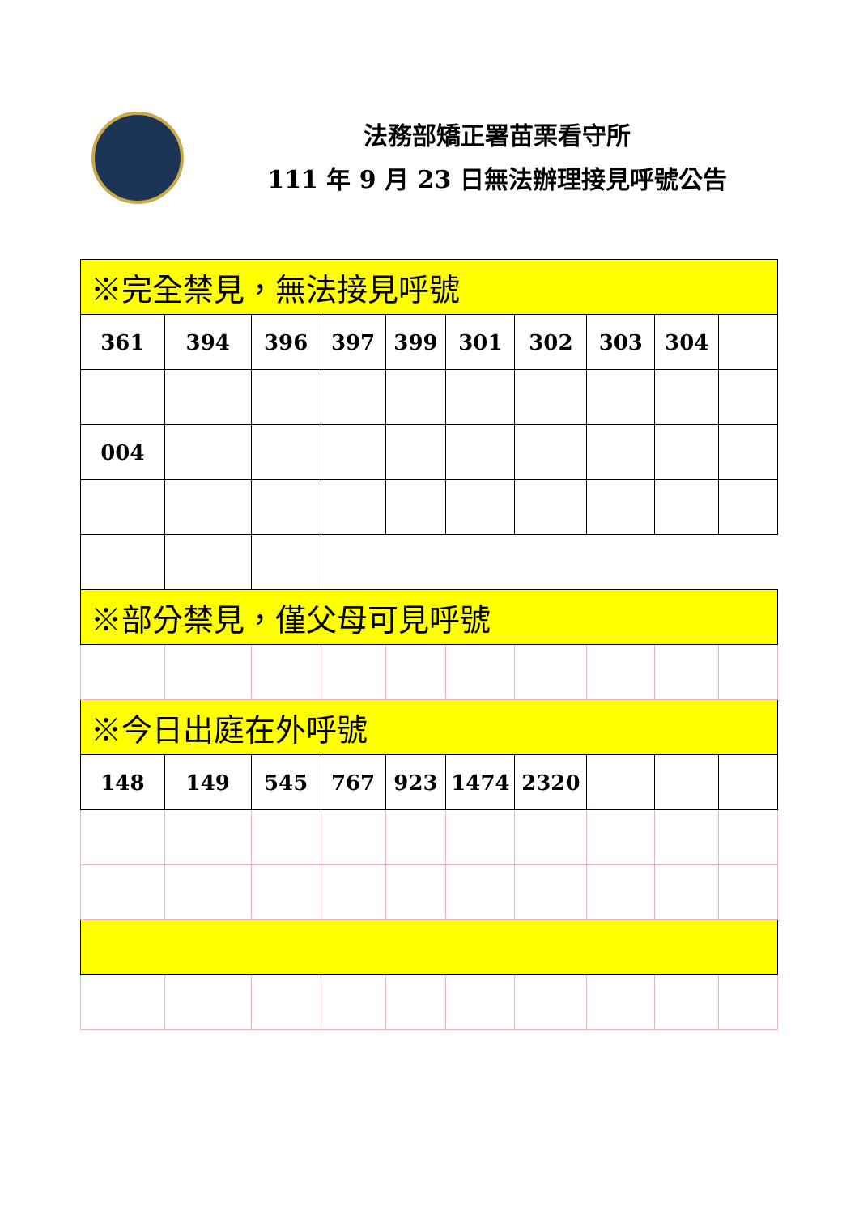法務部矯正署苗栗看守所
111 年 9 月 23 日無法辦理接見呼號公告
| ※完全禁見，無法接見呼號 | | | | | | | | | |
| 361 | 394 | 396 | 397 | 399 | 301 | 302 | 303 | 304 | |
| 004 | | | | | | | | | |
| ※部分禁見，僅父母可見呼號 | | | | | | | | | |
| ※今日出庭在外呼號 | | | | | | | | | |
| 148 | 149 | 545 | 767 | 923 | 1474 | 2320 | | | |